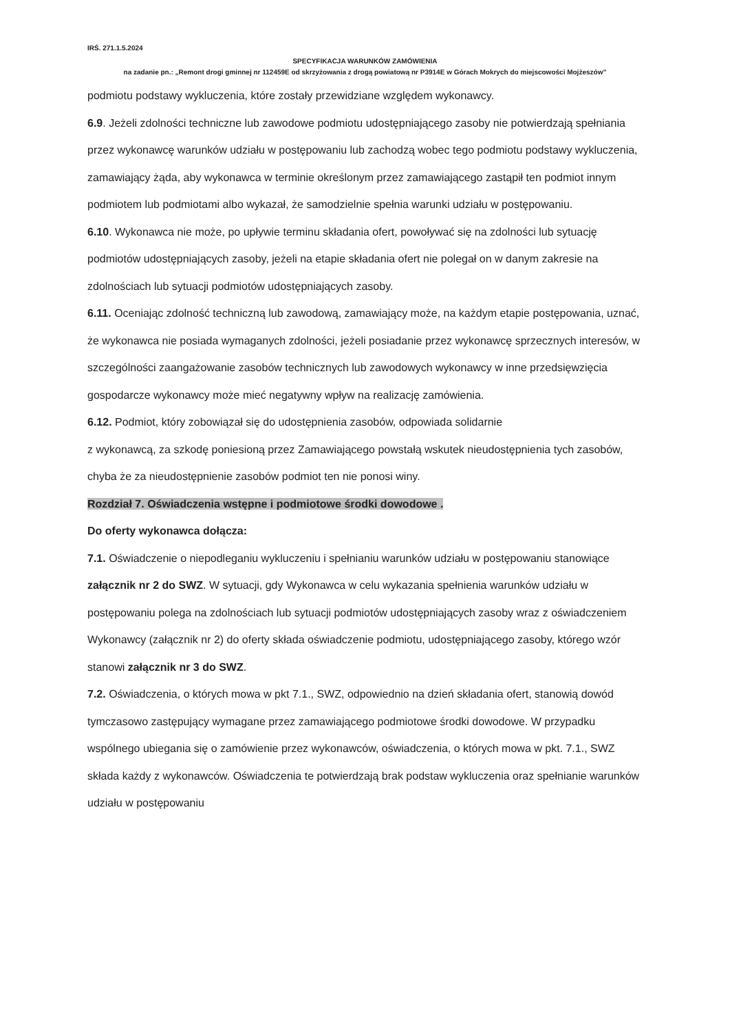IRŚ. 271.1.5.2024
SPECYFIKACJA WARUNKÓW ZAMÓWIENIA
na zadanie pn.: „Remont drogi gminnej nr 112459E od skrzyżowania z drogą powiatową nr P3914E w Górach Mokrych do miejscowości Mojżeszów”
podmiotu podstawy wykluczenia, które zostały przewidziane względem wykonawcy.
6.9. Jeżeli zdolności techniczne lub zawodowe podmiotu udostępniającego zasoby nie potwierdzają spełniania przez wykonawcę warunków udziału w postępowaniu lub zachodzą wobec tego podmiotu podstawy wykluczenia, zamawiający żąda, aby wykonawca w terminie określonym przez zamawiającego zastąpił ten podmiot innym podmiotem lub podmiotami albo wykazał, że samodzielnie spełnia warunki udziału w postępowaniu.
6.10. Wykonawca nie może, po upływie terminu składania ofert, powoływać się na zdolności lub sytuację podmiotów udostępniających zasoby, jeżeli na etapie składania ofert nie polegał on w danym zakresie na zdolnościach lub sytuacji podmiotów udostępniających zasoby.
6.11. Oceniając zdolność techniczną lub zawodową, zamawiający może, na każdym etapie postępowania, uznać, że wykonawca nie posiada wymaganych zdolności, jeżeli posiadanie przez wykonawcę sprzecznych interesów, w szczególności zaangażowanie zasobów technicznych lub zawodowych wykonawcy w inne przedsięwzięcia gospodarcze wykonawcy może mieć negatywny wpływ na realizację zamówienia.
6.12. Podmiot, który zobowiązał się do udostępnienia zasobów, odpowiada solidarnie
z wykonawcą, za szkodę poniesioną przez Zamawiającego powstałą wskutek nieudostępnienia tych zasobów, chyba że za nieudostępnienie zasobów podmiot ten nie ponosi winy.
Rozdział 7. Oświadczenia wstępne i podmiotowe środki dowodowe .
Do oferty wykonawca dołącza:
7.1. Oświadczenie o niepodleganiu wykluczeniu i spełnianiu warunków udziału w postępowaniu stanowiące załącznik nr 2 do SWZ. W sytuacji, gdy Wykonawca w celu wykazania spełnienia warunków udziału w postępowaniu polega na zdolnościach lub sytuacji podmiotów udostępniających zasoby wraz z oświadczeniem Wykonawcy (załącznik nr 2) do oferty składa oświadczenie podmiotu, udostępniającego zasoby, którego wzór stanowi załącznik nr 3 do SWZ.
7.2. Oświadczenia, o których mowa w pkt 7.1., SWZ, odpowiednio na dzień składania ofert, stanowią dowód tymczasowo zastępujący wymagane przez zamawiającego podmiotowe środki dowodowe. W przypadku wspólnego ubiegania się o zamówienie przez wykonawców, oświadczenia, o których mowa w pkt. 7.1., SWZ składa każdy z wykonawców. Oświadczenia te potwierdzają brak podstaw wykluczenia oraz spełnianie warunków udziału w postępowaniu